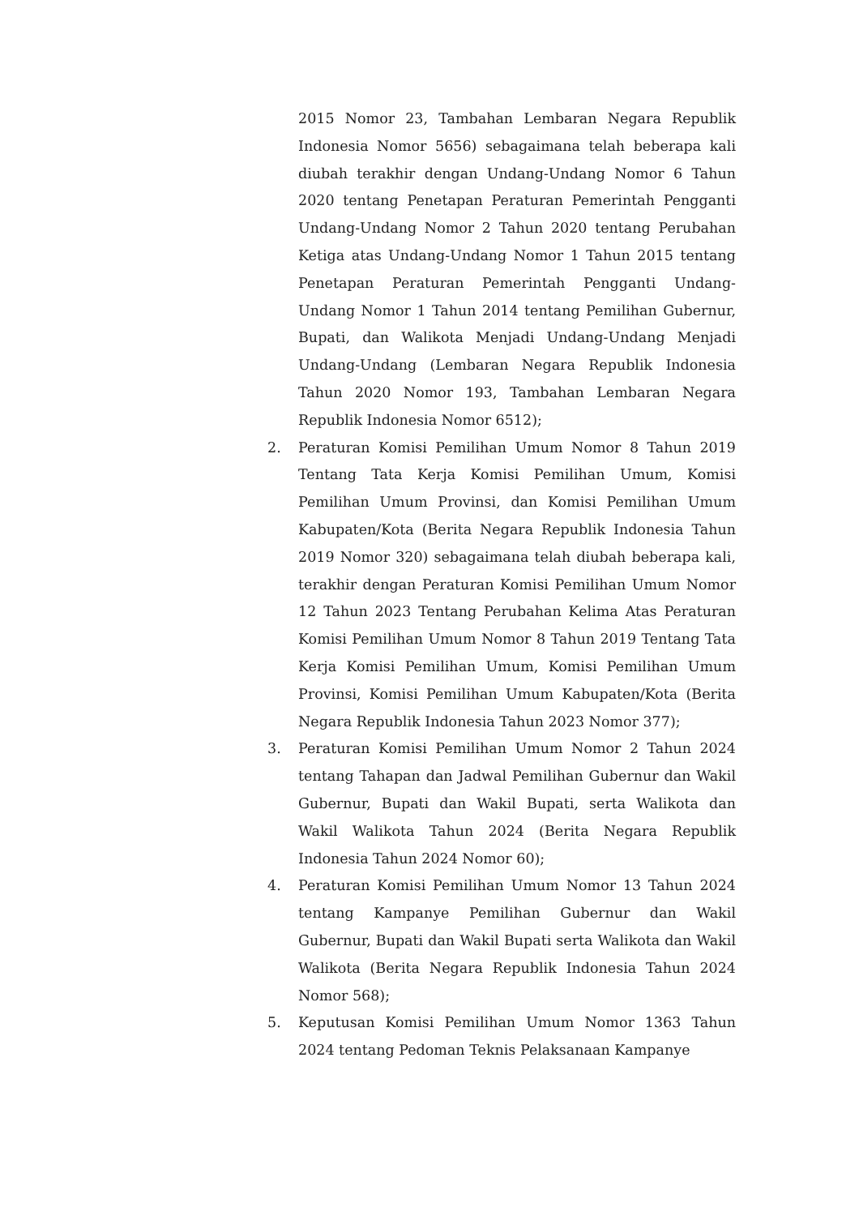2015 Nomor 23, Tambahan Lembaran Negara Republik Indonesia Nomor 5656) sebagaimana telah beberapa kali diubah terakhir dengan Undang-Undang Nomor 6 Tahun 2020 tentang Penetapan Peraturan Pemerintah Pengganti Undang-Undang Nomor 2 Tahun 2020 tentang Perubahan Ketiga atas Undang-Undang Nomor 1 Tahun 2015 tentang Penetapan Peraturan Pemerintah Pengganti Undang-Undang Nomor 1 Tahun 2014 tentang Pemilihan Gubernur, Bupati, dan Walikota Menjadi Undang-Undang Menjadi Undang-Undang (Lembaran Negara Republik Indonesia Tahun 2020 Nomor 193, Tambahan Lembaran Negara Republik Indonesia Nomor 6512);
2. Peraturan Komisi Pemilihan Umum Nomor 8 Tahun 2019 Tentang Tata Kerja Komisi Pemilihan Umum, Komisi Pemilihan Umum Provinsi, dan Komisi Pemilihan Umum Kabupaten/Kota (Berita Negara Republik Indonesia Tahun 2019 Nomor 320) sebagaimana telah diubah beberapa kali, terakhir dengan Peraturan Komisi Pemilihan Umum Nomor 12 Tahun 2023 Tentang Perubahan Kelima Atas Peraturan Komisi Pemilihan Umum Nomor 8 Tahun 2019 Tentang Tata Kerja Komisi Pemilihan Umum, Komisi Pemilihan Umum Provinsi, Komisi Pemilihan Umum Kabupaten/Kota (Berita Negara Republik Indonesia Tahun 2023 Nomor 377);
3. Peraturan Komisi Pemilihan Umum Nomor 2 Tahun 2024 tentang Tahapan dan Jadwal Pemilihan Gubernur dan Wakil Gubernur, Bupati dan Wakil Bupati, serta Walikota dan Wakil Walikota Tahun 2024 (Berita Negara Republik Indonesia Tahun 2024 Nomor 60);
4. Peraturan Komisi Pemilihan Umum Nomor 13 Tahun 2024 tentang Kampanye Pemilihan Gubernur dan Wakil Gubernur, Bupati dan Wakil Bupati serta Walikota dan Wakil Walikota (Berita Negara Republik Indonesia Tahun 2024 Nomor 568);
5. Keputusan Komisi Pemilihan Umum Nomor 1363 Tahun 2024 tentang Pedoman Teknis Pelaksanaan Kampanye